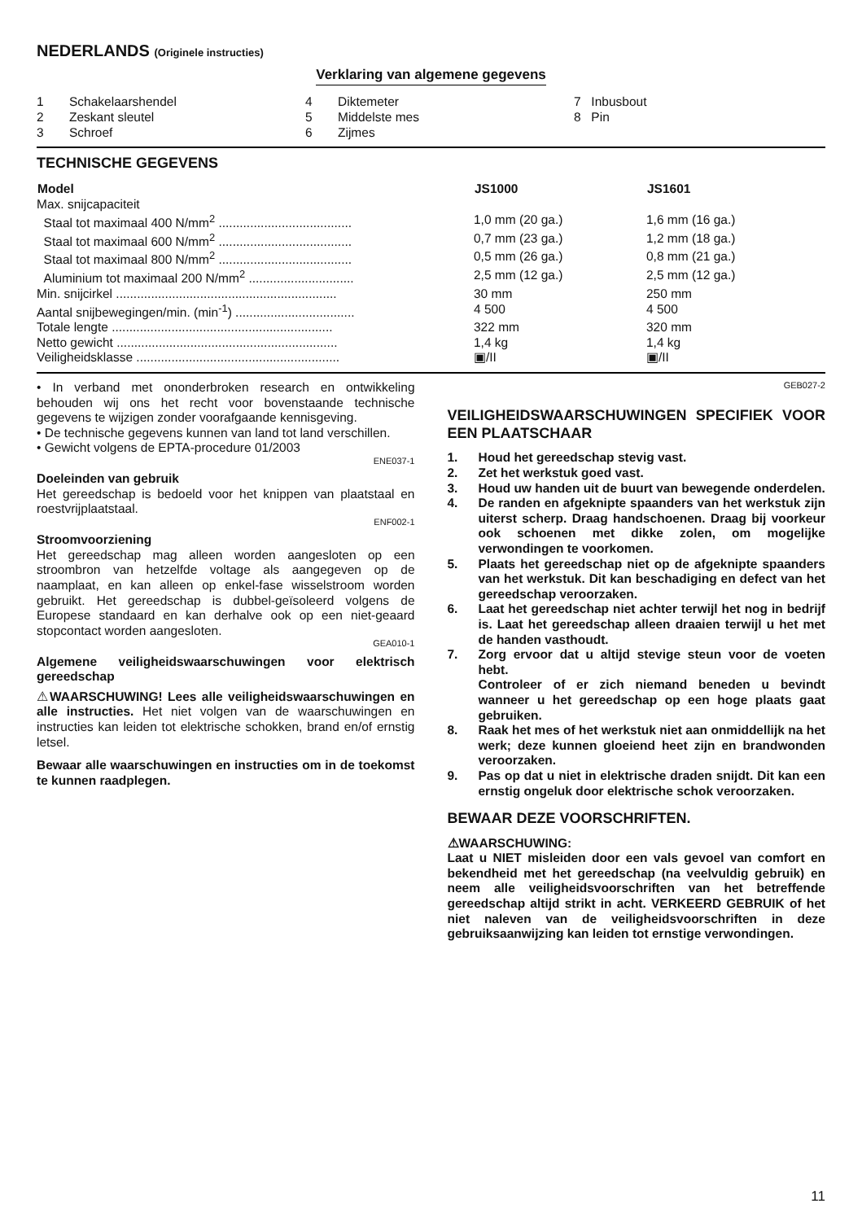NEDERLANDS (Originele instructies)
Verklaring van algemene gegevens
| 1 | Schakelaarshendel | 4 | Diktemeter | 7 | Inbusbout |
| 2 | Zeskant sleutel | 5 | Middelste mes | 8 | Pin |
| 3 | Schroef | 6 | Zijmes | | |
TECHNISCHE GEGEVENS
| Model | JS1000 | JS1601 |
| --- | --- | --- |
| Max. snijcapaciteit | | |
| Staal tot maximaal 400 N/mm<sup>2</sup> ...................................... | 1,0 mm (20 ga.) | 1,6 mm (16 ga.) |
| Staal tot maximaal 600 N/mm<sup>2</sup> ...................................... | 0,7 mm (23 ga.) | 1,2 mm (18 ga.) |
| Staal tot maximaal 800 N/mm<sup>2</sup> ...................................... | 0,5 mm (26 ga.) | 0,8 mm (21 ga.) |
| Aluminium tot maximaal 200 N/mm<sup>2</sup> .............................. | 2,5 mm (12 ga.) | 2,5 mm (12 ga.) |
| Min. snijcirkel ............................................................... | 30 mm | 250 mm |
| Aantal snijbewegingen/min. (min<sup>-1</sup>) .................................. | 4 500 | 4 500 |
| Totale lengte ............................................................... | 322 mm | 320 mm |
| Netto gewicht ............................................................... | 1,4 kg | 1,4 kg |
| Veiligheidsklasse .......................................................... | ▣/II | ▣/II |
• In verband met ononderbroken research en ontwikkeling behouden wij ons het recht voor bovenstaande technische gegevens te wijzigen zonder voorafgaande kennisgeving.
• De technische gegevens kunnen van land tot land verschillen.
• Gewicht volgens de EPTA-procedure 01/2003
ENE037-1
Doeleinden van gebruik
Het gereedschap is bedoeld voor het knippen van plaatstaal en roestvrijplaatstaal.
ENF002-1
Stroomvoorziening
Het gereedschap mag alleen worden aangesloten op een stroombron van hetzelfde voltage als aangegeven op de naamplaat, en kan alleen op enkel-fase wisselstroom worden gebruikt. Het gereedschap is dubbel-geïsoleerd volgens de Europese standaard en kan derhalve ook op een niet-geaard stopcontact worden aangesloten.
GEA010-1
Algemene veiligheidswaarschuwingen voor elektrisch gereedschap
⚠WAARSCHUWING! Lees alle veiligheidswaarschuwingen en alle instructies. Het niet volgen van de waarschuwingen en instructies kan leiden tot elektrische schokken, brand en/of ernstig letsel.
Bewaar alle waarschuwingen en instructies om in de toekomst te kunnen raadplegen.
GEB027-2
VEILIGHEIDSWAARSCHUWINGEN SPECIFIEK VOOR EEN PLAATSCHAAR
1. Houd het gereedschap stevig vast.
2. Zet het werkstuk goed vast.
3. Houd uw handen uit de buurt van bewegende onderdelen.
4. De randen en afgeknipte spaanders van het werkstuk zijn uiterst scherp. Draag handschoenen. Draag bij voorkeur ook schoenen met dikke zolen, om mogelijke verwondingen te voorkomen.
5. Plaats het gereedschap niet op de afgeknipte spaanders van het werkstuk. Dit kan beschadiging en defect van het gereedschap veroorzaken.
6. Laat het gereedschap niet achter terwijl het nog in bedrijf is. Laat het gereedschap alleen draaien terwijl u het met de handen vasthoudt.
7. Zorg ervoor dat u altijd stevige steun voor de voeten hebt.
Controleer of er zich niemand beneden u bevindt wanneer u het gereedschap op een hoge plaats gaat gebruiken.
8. Raak het mes of het werkstuk niet aan onmiddellijk na het werk; deze kunnen gloeiend heet zijn en brandwonden veroorzaken.
9. Pas op dat u niet in elektrische draden snijdt. Dit kan een ernstig ongeluk door elektrische schok veroorzaken.
BEWAAR DEZE VOORSCHRIFTEN.
⚠WAARSCHUWING:
Laat u NIET misleiden door een vals gevoel van comfort en bekendheid met het gereedschap (na veelvuldig gebruik) en neem alle veiligheidsvoorschriften van het betreffende gereedschap altijd strikt in acht. VERKEERD GEBRUIK of het niet naleven van de veiligheidsvoorschriften in deze gebruiksaanwijzing kan leiden tot ernstige verwondingen.
11